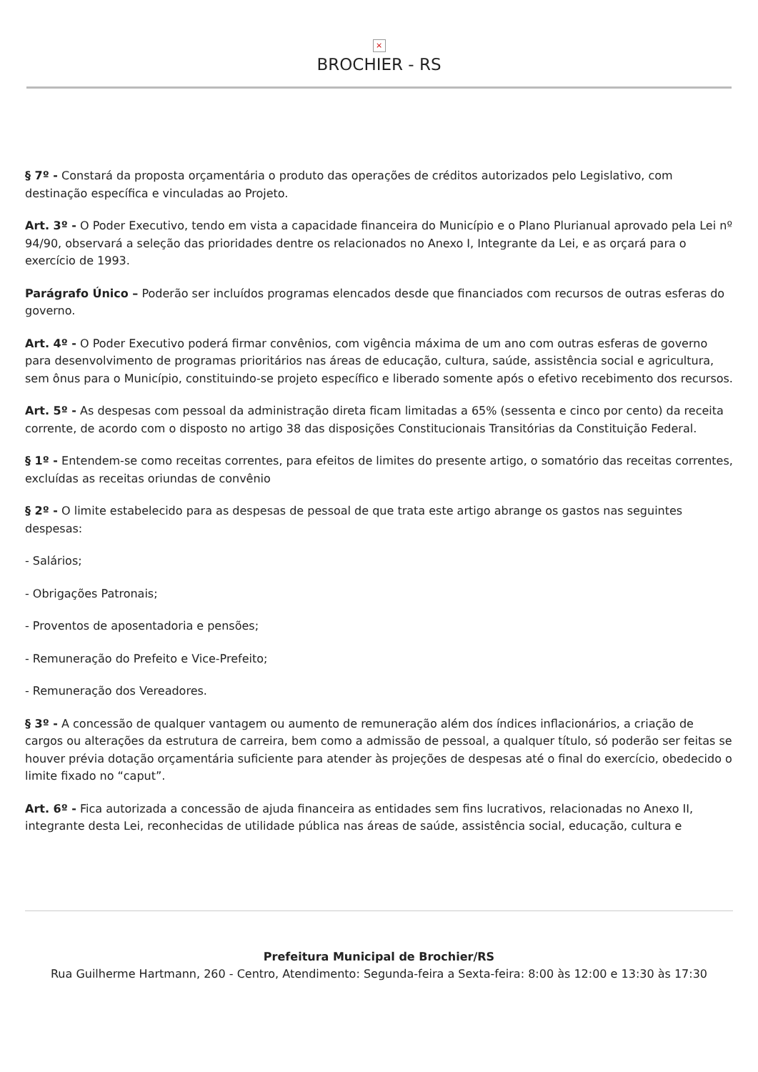×
BROCHIER - RS
§ 7º - Constará da proposta orçamentária o produto das operações de créditos autorizados pelo Legislativo, com destinação específica e vinculadas ao Projeto.
Art. 3º - O Poder Executivo, tendo em vista a capacidade financeira do Município e o Plano Plurianual aprovado pela Lei nº 94/90, observará a seleção das prioridades dentre os relacionados no Anexo I, Integrante da Lei, e as orçará para o exercício de 1993.
Parágrafo Único – Poderão ser incluídos programas elencados desde que financiados com recursos de outras esferas do governo.
Art. 4º - O Poder Executivo poderá firmar convênios, com vigência máxima de um ano com outras esferas de governo para desenvolvimento de programas prioritários nas áreas de educação, cultura, saúde, assistência social e agricultura, sem ônus para o Município, constituindo-se projeto específico e liberado somente após o efetivo recebimento dos recursos.
Art. 5º - As despesas com pessoal da administração direta ficam limitadas a 65% (sessenta e cinco por cento) da receita corrente, de acordo com o disposto no artigo 38 das disposições Constitucionais Transitórias da Constituição Federal.
§ 1º - Entendem-se como receitas correntes, para efeitos de limites do presente artigo, o somatório das receitas correntes, excluídas as receitas oriundas de convênio
§ 2º - O limite estabelecido para as despesas de pessoal de que trata este artigo abrange os gastos nas seguintes despesas:
- Salários;
- Obrigações Patronais;
- Proventos de aposentadoria e pensões;
- Remuneração do Prefeito e Vice-Prefeito;
- Remuneração dos Vereadores.
§ 3º - A concessão de qualquer vantagem ou aumento de remuneração além dos índices inflacionários, a criação de cargos ou alterações da estrutura de carreira, bem como a admissão de pessoal, a qualquer título, só poderão ser feitas se houver prévia dotação orçamentária suficiente para atender às projeções de despesas até o final do exercício, obedecido o limite fixado no “caput”.
Art. 6º - Fica autorizada a concessão de ajuda financeira as entidades sem fins lucrativos, relacionadas no Anexo II, integrante desta Lei, reconhecidas de utilidade pública nas áreas de saúde, assistência social, educação, cultura e
Prefeitura Municipal de Brochier/RS
Rua Guilherme Hartmann, 260 - Centro, Atendimento: Segunda-feira a Sexta-feira: 8:00 às 12:00 e 13:30 às 17:30